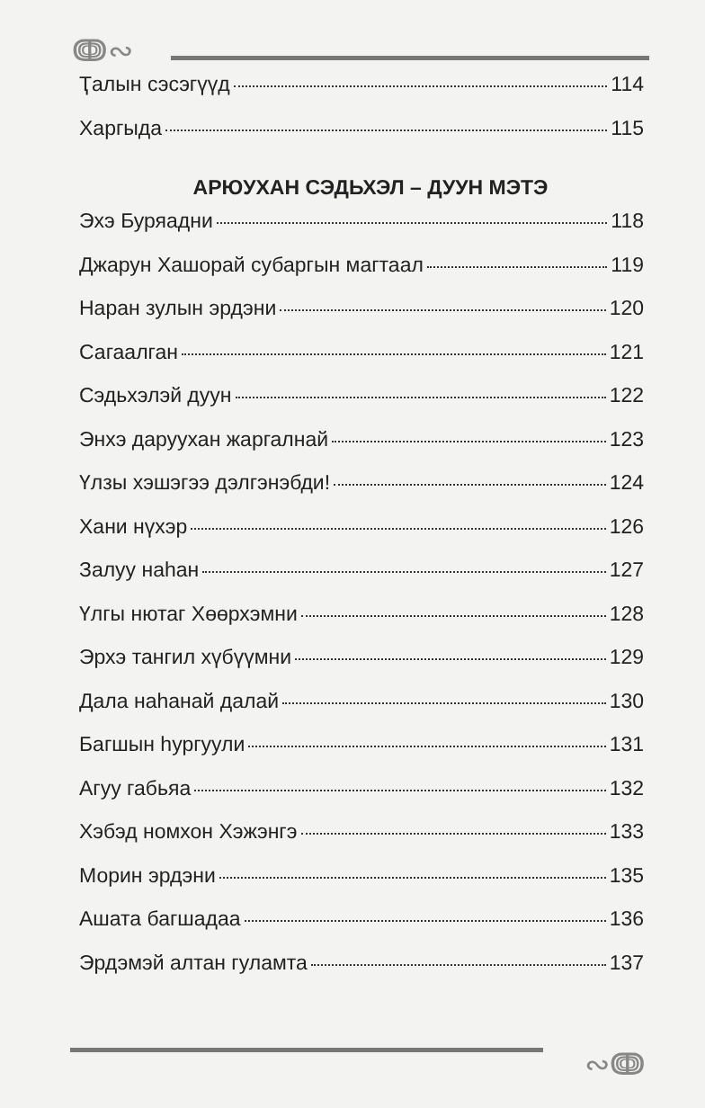ↈ∾
Ҭалын сэсэгүүд 114
Харгыда 115
АРЮУХАН СЭДЬХЭЛ – ДУУН МЭТЭ
Эхэ Буряадни 118
Джарун Хашорай субаргын магтаал 119
Наран зулын эрдэни 120
Сагаалган 121
Сэдьхэлэй дуун 122
Энхэ даруухан жаргалнай 123
Үлзы хэшэгээ дэлгэнэбди! 124
Хани нүхэр 126
Залуу наһан 127
Үлгы нютаг Хөөрхэмни 128
Эрхэ тангил хүбүүмни 129
Дала наһанай далай 130
Багшын һургуули 131
Агуу габьяа 132
Хэбэд номхон Хэжэнгэ 133
Морин эрдэни 135
Ашата багшадаа 136
Эрдэмэй алтан гуламта 137
∾ↈ